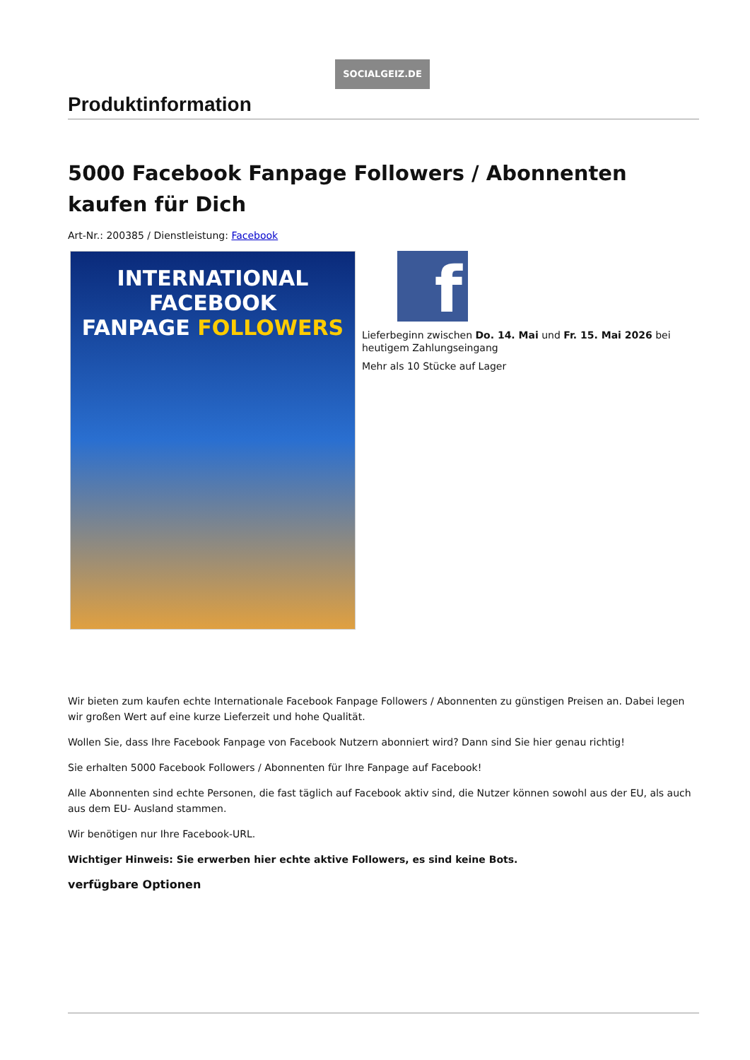SOCIALGEIZ.DE
Produktinformation
5000 Facebook Fanpage Followers / Abonnenten kaufen für Dich
Art-Nr.: 200385 / Dienstleistung: Facebook
INTERNATIONAL FACEBOOK
FANPAGE FOLLOWERS
f
Lieferbeginn zwischen Do. 14. Mai und Fr. 15. Mai 2026 bei heutigem Zahlungseingang
Mehr als 10 Stücke auf Lager
Wir bieten zum kaufen echte Internationale Facebook Fanpage Followers / Abonnenten zu günstigen Preisen an. Dabei legen wir großen Wert auf eine kurze Lieferzeit und hohe Qualität.
Wollen Sie, dass Ihre Facebook Fanpage von Facebook Nutzern abonniert wird? Dann sind Sie hier genau richtig!
Sie erhalten 5000 Facebook Followers / Abonnenten für Ihre Fanpage auf Facebook!
Alle Abonnenten sind echte Personen, die fast täglich auf Facebook aktiv sind, die Nutzer können sowohl aus der EU, als auch aus dem EU- Ausland stammen.
Wir benötigen nur Ihre Facebook-URL.
Wichtiger Hinweis: Sie erwerben hier echte aktive Followers, es sind keine Bots.
verfügbare Optionen